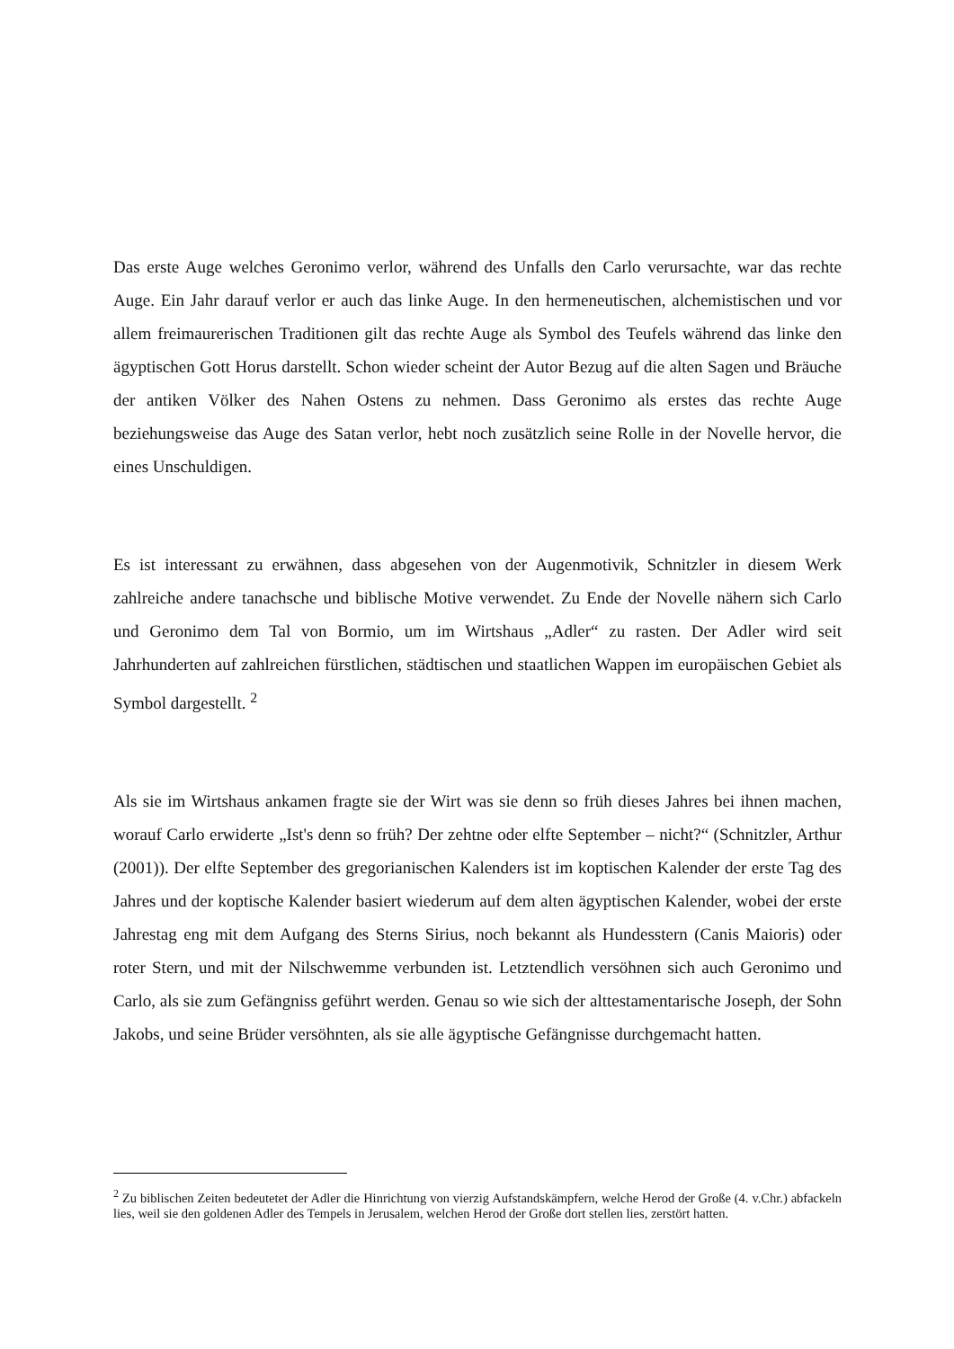Das erste Auge welches Geronimo verlor, während des Unfalls den Carlo verursachte, war das rechte Auge. Ein Jahr darauf verlor er auch das linke Auge. In den hermeneutischen, alchemistischen und vor allem freimaurerischen Traditionen gilt das rechte Auge als Symbol des Teufels während das linke den ägyptischen Gott Horus darstellt. Schon wieder scheint der Autor Bezug auf die alten Sagen und Bräuche der antiken Völker des Nahen Ostens zu nehmen. Dass Geronimo als erstes das rechte Auge beziehungsweise das Auge des Satan verlor, hebt noch zusätzlich seine Rolle in der Novelle hervor, die eines Unschuldigen.
Es ist interessant zu erwähnen, dass abgesehen von der Augenmotivik, Schnitzler in diesem Werk zahlreiche andere tanachsche und biblische Motive verwendet. Zu Ende der Novelle nähern sich Carlo und Geronimo dem Tal von Bormio, um im Wirtshaus „Adler“ zu rasten. Der Adler wird seit Jahrhunderten auf zahlreichen fürstlichen, städtischen und staatlichen Wappen im europäischen Gebiet als Symbol dargestellt. <sup>2</sup>
Als sie im Wirtshaus ankamen fragte sie der Wirt was sie denn so früh dieses Jahres bei ihnen machen, worauf Carlo erwiderte „Ist's denn so früh? Der zehtne oder elfte September – nicht?“ (Schnitzler, Arthur (2001)). Der elfte September des gregorianischen Kalenders ist im koptischen Kalender der erste Tag des Jahres und der koptische Kalender basiert wiederum auf dem alten ägyptischen Kalender, wobei der erste Jahrestag eng mit dem Aufgang des Sterns Sirius, noch bekannt als Hundesstern (Canis Maioris) oder roter Stern, und mit der Nilschwemme verbunden ist. Letztendlich versöhnen sich auch Geronimo und Carlo, als sie zum Gefängniss geführt werden. Genau so wie sich der alttestamentarische Joseph, der Sohn Jakobs, und seine Brüder versöhnten, als sie alle ägyptische Gefängnisse durchgemacht hatten.
<sup>2</sup> Zu biblischen Zeiten bedeutetet der Adler die Hinrichtung von vierzig Aufstandskämpfern, welche Herod der Große (4. v.Chr.) abfackeln lies, weil sie den goldenen Adler des Tempels in Jerusalem, welchen Herod der Große dort stellen lies, zerstört hatten.